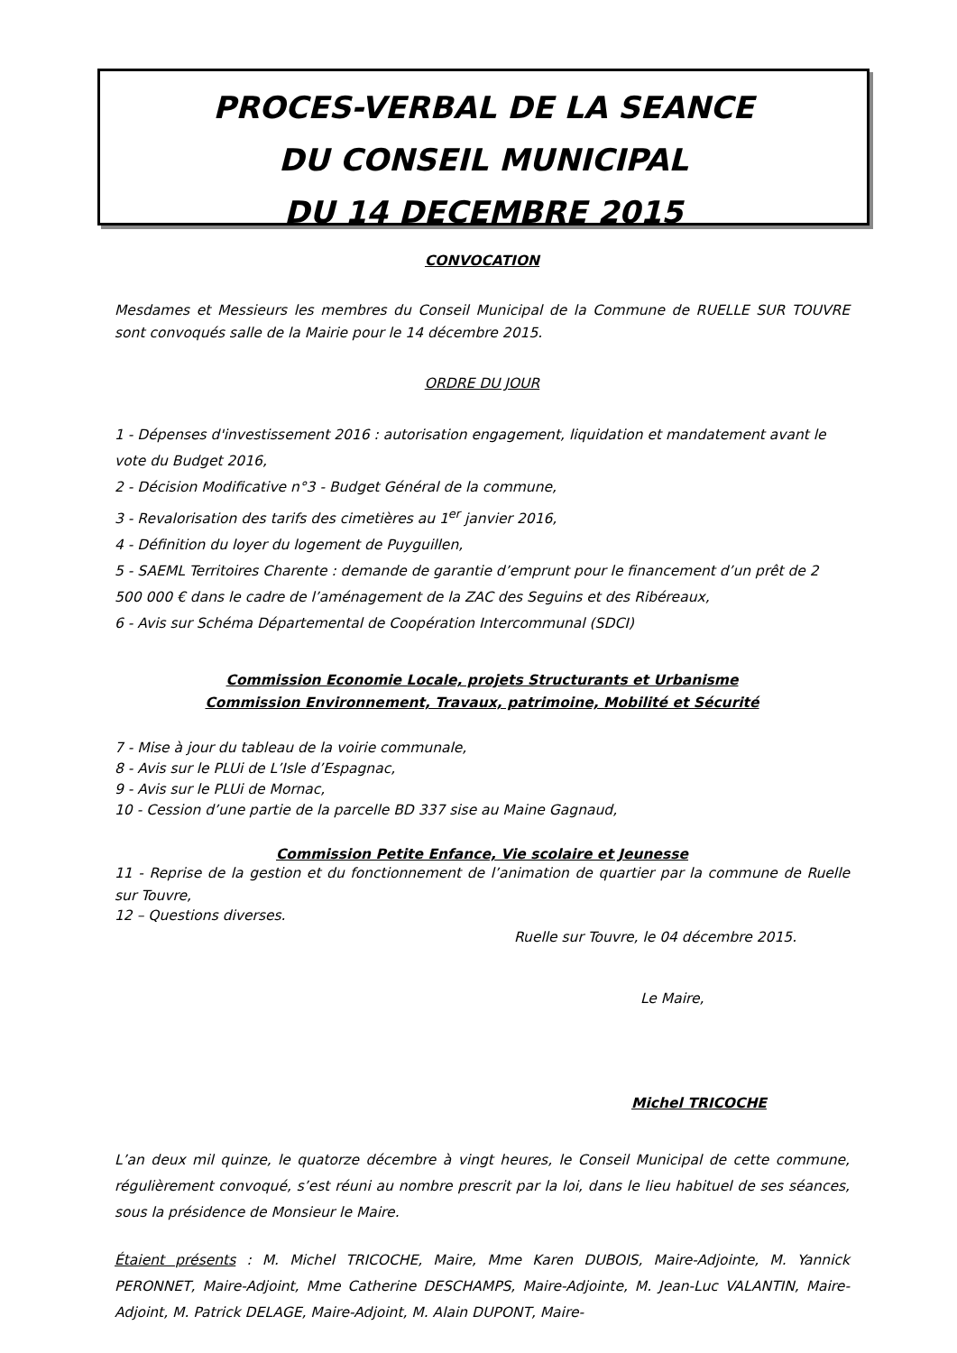PROCES-VERBAL DE LA SEANCE
DU CONSEIL MUNICIPAL
DU 14 DECEMBRE 2015
CONVOCATION
Mesdames et Messieurs les membres du Conseil Municipal de la Commune de RUELLE SUR TOUVRE sont convoqués salle de la Mairie pour le 14 décembre 2015.
ORDRE DU JOUR
1 - Dépenses d'investissement 2016 : autorisation engagement, liquidation et mandatement avant le vote du Budget 2016,
2 - Décision Modificative n°3 - Budget Général de la commune,
3 - Revalorisation des tarifs des cimetières au 1<sup>er</sup> janvier 2016,
4 - Définition du loyer du logement de Puyguillen,
5 - SAEML Territoires Charente : demande de garantie d’emprunt pour le financement d’un prêt de 2 500 000 € dans le cadre de l’aménagement de la ZAC des Seguins et des Ribéreaux,
6 - Avis sur Schéma Départemental de Coopération Intercommunal (SDCI)
Commission Economie Locale, projets Structurants et Urbanisme
Commission Environnement, Travaux, patrimoine, Mobilité et Sécurité
7 - Mise à jour du tableau de la voirie communale,
8 - Avis sur le PLUi de L’Isle d’Espagnac,
9 - Avis sur le PLUi de Mornac,
10 - Cession d’une partie de la parcelle BD 337 sise au Maine Gagnaud,
Commission Petite Enfance, Vie scolaire et Jeunesse
11 - Reprise de la gestion et du fonctionnement de l’animation de quartier par la commune de Ruelle sur Touvre,
12 – Questions diverses.
Ruelle sur Touvre, le 04 décembre 2015.
Le Maire,
Michel TRICOCHE
L’an deux mil quinze, le quatorze décembre à vingt heures, le Conseil Municipal de cette commune, régulièrement convoqué, s’est réuni au nombre prescrit par la loi, dans le lieu habituel de ses séances, sous la présidence de Monsieur le Maire.
Étaient présents : M. Michel TRICOCHE, Maire, Mme Karen DUBOIS, Maire-Adjointe, M. Yannick PERONNET, Maire-Adjoint, Mme Catherine DESCHAMPS, Maire-Adjointe, M. Jean-Luc VALANTIN, Maire-Adjoint, M. Patrick DELAGE, Maire-Adjoint, M. Alain DUPONT, Maire-